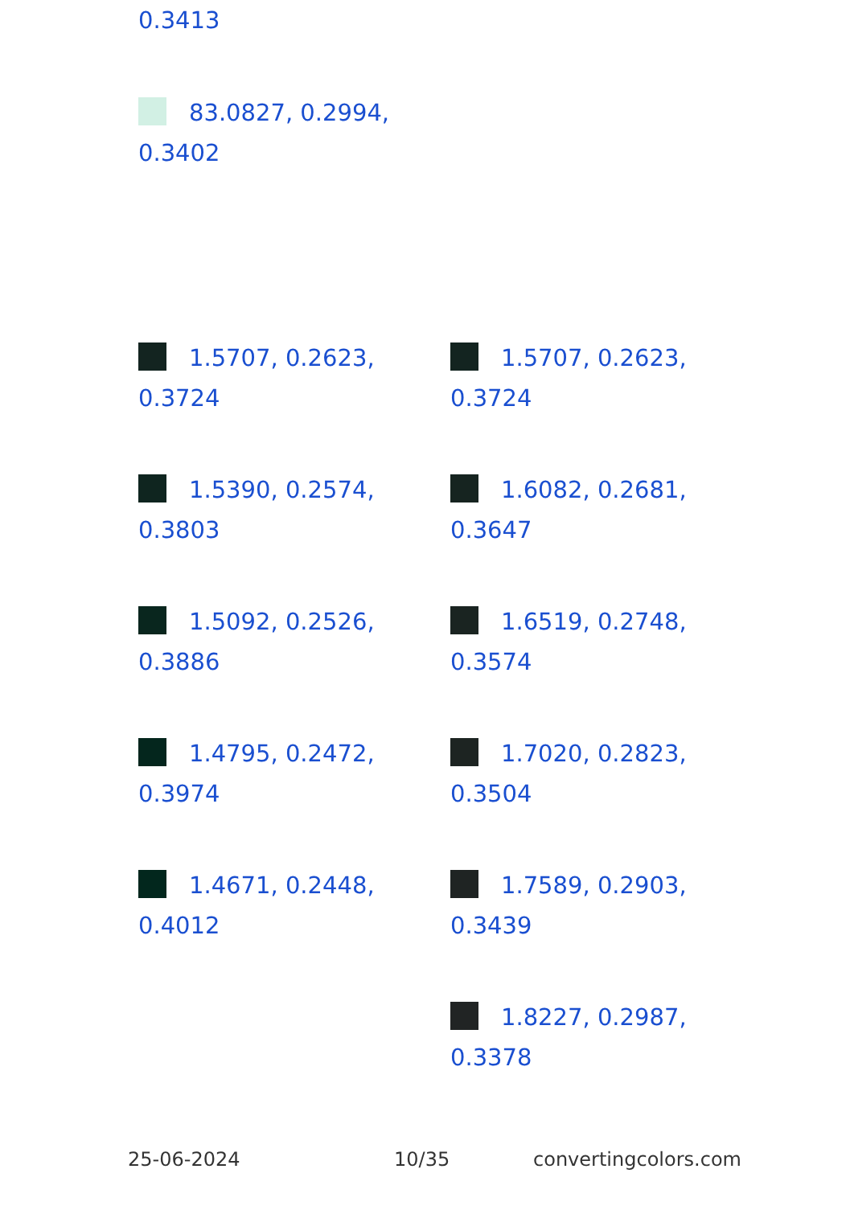0.3413
83.0827, 0.2994, 0.3402
1.5707, 0.2623, 0.3724
1.5707, 0.2623, 0.3724
1.5390, 0.2574, 0.3803
1.6082, 0.2681, 0.3647
1.5092, 0.2526, 0.3886
1.6519, 0.2748, 0.3574
1.4795, 0.2472, 0.3974
1.7020, 0.2823, 0.3504
1.4671, 0.2448, 0.4012
1.7589, 0.2903, 0.3439
1.8227, 0.2987, 0.3378
25-06-2024 10/35 convertingcolors.com